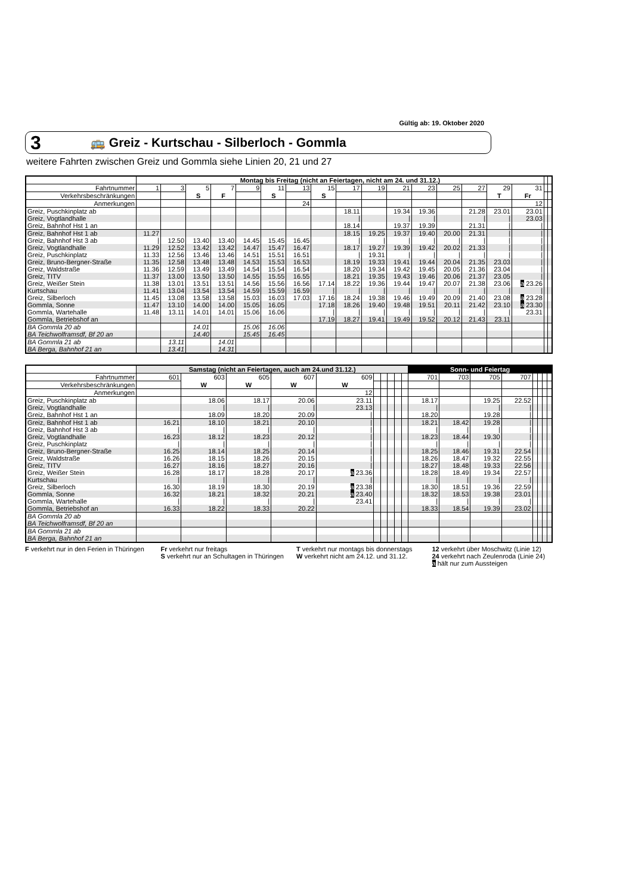Gültig ab: 19. Oktober 2020
3 🚌 Greiz - Kurtschau - Silberloch - Gommla
weitere Fahrten zwischen Greiz und Gommla siehe Linien 20, 21 und 27
| | Montag bis Freitag (nicht an Feiertagen, nicht am 24. und 31.12.) | | | | | | | | | | | | | | | | | |
| Fahrtnummer | 1 | 3 | 5 | 7 | 9 | 11 | 13 | 15 | 17 | 19 | 21 | 23 | 25 | 27 | 29 | 31 | | |
| Verkehrsbeschränkungen | | | S | F | | S | | S | | | | | | | T | Fr | | |
| Anmerkungen | | | | | | | 24 | | | | | | | | | 12 | | |
| Greiz, Puschkinplatz ab | | | | | | | | | 18.11 | | 19.34 | 19.36 | | 21.28 | 23.01 | 23.01 | | |
| Greiz, Vogtlandhalle | | | | | | | | | ⦚ | | ⦚ | ⦚ | | ⦚ | ⦚ | 23.03 | | |
| Greiz, Bahnhof Hst 1 an | | | | | | | | | 18.14 | | 19.37 | 19.39 | | 21.31 | ⦚ | ⦚ | | |
| Greiz, Bahnhof Hst 1 ab | 11.27 | | | | | | | | 18.15 | 19.25 | 19.37 | 19.40 | 20.00 | 21.31 | ⦚ | ⦚ | | |
| Greiz, Bahnhof Hst 3 ab | ⦚ | 12.50 | 13.40 | 13.40 | 14.45 | 15.45 | 16.45 | | ⦚ | ⦚ | ⦚ | ⦚ | ⦚ | ⦚ | ⦚ | ⦚ | | |
| Greiz, Vogtlandhalle | 11.29 | 12.52 | 13.42 | 13.42 | 14.47 | 15.47 | 16.47 | | 18.17 | 19.27 | 19.39 | 19.42 | 20.02 | 21.33 | ⦚ | ⦚ | | |
| Greiz, Puschkinplatz | 11.33 | 12.56 | 13.46 | 13.46 | 14.51 | 15.51 | 16.51 | | ⦚ | 19.31 | ⦚ | ⦚ | ⦚ | ⦚ | ⦚ | ⦚ | | |
| Greiz, Bruno-Bergner-Straße | 11.35 | 12.58 | 13.48 | 13.48 | 14.53 | 15.53 | 16.53 | | 18.19 | 19.33 | 19.41 | 19.44 | 20.04 | 21.35 | 23.03 | ⦚ | | |
| Greiz, Waldstraße | 11.36 | 12.59 | 13.49 | 13.49 | 14.54 | 15.54 | 16.54 | | 18.20 | 19.34 | 19.42 | 19.45 | 20.05 | 21.36 | 23.04 | ⦚ | | |
| Greiz, TITV | 11.37 | 13.00 | 13.50 | 13.50 | 14.55 | 15.55 | 16.55 | | 18.21 | 19.35 | 19.43 | 19.46 | 20.06 | 21.37 | 23.05 | ⦚ | | |
| Greiz, Weißer Stein | 11.38 | 13.01 | 13.51 | 13.51 | 14.56 | 15.56 | 16.56 | 17.14 | 18.22 | 19.36 | 19.44 | 19.47 | 20.07 | 21.38 | 23.06 | a 23.26 | | |
| Kurtschau | 11.41 | 13.04 | 13.54 | 13.54 | 14.59 | 15.59 | 16.59 | ⦚ | ⦚ | ⦚ | ⦚ | ⦚ | ⦚ | ⦚ | ⦚ | ⦚ | | |
| Greiz, Silberloch | 11.45 | 13.08 | 13.58 | 13.58 | 15.03 | 16.03 | 17.03 | 17.16 | 18.24 | 19.38 | 19.46 | 19.49 | 20.09 | 21.40 | 23.08 | a 23.28 | | |
| Gommla, Sonne | 11.47 | 13.10 | 14.00 | 14.00 | 15.05 | 16.05 | | 17.18 | 18.26 | 19.40 | 19.48 | 19.51 | 20.11 | 21.42 | 23.10 | a 23.30 | | |
| Gommla, Wartehalle | 11.48 | 13.11 | 14.01 | 14.01 | 15.06 | 16.06 | | ⦚ | ⦚ | ⦚ | ⦚ | ⦚ | ⦚ | ⦚ | ⦚ | 23.31 | | |
| Gommla, Betriebshof an | | | | | | | | 17.19 | 18.27 | 19.41 | 19.49 | 19.52 | 20.12 | 21.43 | 23.11 | | | |
| BA Gommla 20 ab | | | 14.01 | | 15.06 | 16.06 | | | | | | | | | | | | |
| BA Teichwolframsdf, Bf 20 an | | | 14.40 | | 15.45 | 16.45 | | | | | | | | | | | | |
| BA Gommla 21 ab | | 13.11 | | 14.01 | | | | | | | | | | | | | | |
| BA Berga, Bahnhof 21 an | | 13.41 | | 14.31 | | | | | | | | | | | | | | |
| | Samstag (nicht an Feiertagen, auch am 24.und 31.12.) | | | | | | | | | | Sonn- und Feiertag | | | | | | | |
| Fahrtnummer | 601 | 603 | 605 | 607 | 609 | | | | | | 701 | 703 | 705 | 707 | | | | |
| Verkehrsbeschränkungen | | W | W | W | W | | | | | | | | | | | | | |
| Anmerkungen | | | | | 12 | | | | | | | | | | | | | |
| Greiz, Puschkinplatz ab | | 18.06 | 18.17 | 20.06 | 23.11 | | | | | | 18.17 | | 19.25 | 22.52 | | | | |
| Greiz, Vogtlandhalle | | ⦚ | ⦚ | ⦚ | 23.13 | | | | | | ⦚ | | ⦚ | ⦚ | | | | |
| Greiz, Bahnhof Hst 1 an | | 18.09 | 18.20 | 20.09 | ⦚ | | | | | | 18.20 | | 19.28 | ⦚ | | | | |
| Greiz, Bahnhof Hst 1 ab | 16.21 | 18.10 | 18.21 | 20.10 | ⦚ | | | | | | 18.21 | 18.42 | 19.28 | ⦚ | | | | |
| Greiz, Bahnhof Hst 3 ab | ⦚ | ⦚ | ⦚ | ⦚ | ⦚ | | | | | | ⦚ | ⦚ | ⦚ | ⦚ | | | | |
| Greiz, Vogtlandhalle | 16.23 | 18.12 | 18.23 | 20.12 | ⦚ | | | | | | 18.23 | 18.44 | 19.30 | ⦚ | | | | |
| Greiz, Puschkinplatz | ⦚ | ⦚ | ⦚ | ⦚ | ⦚ | | | | | | ⦚ | ⦚ | ⦚ | ⦚ | | | | |
| Greiz, Bruno-Bergner-Straße | 16.25 | 18.14 | 18.25 | 20.14 | ⦚ | | | | | | 18.25 | 18.46 | 19.31 | 22.54 | | | | |
| Greiz, Waldstraße | 16.26 | 18.15 | 18.26 | 20.15 | ⦚ | | | | | | 18.26 | 18.47 | 19.32 | 22.55 | | | | |
| Greiz, TITV | 16.27 | 18.16 | 18.27 | 20.16 | ⦚ | | | | | | 18.27 | 18.48 | 19.33 | 22.56 | | | | |
| Greiz, Weißer Stein | 16.28 | 18.17 | 18.28 | 20.17 | a 23.36 | | | | | | 18.28 | 18.49 | 19.34 | 22.57 | | | | |
| Kurtschau | ⦚ | ⦚ | ⦚ | ⦚ | ⦚ | | | | | | ⦚ | ⦚ | ⦚ | ⦚ | | | | |
| Greiz, Silberloch | 16.30 | 18.19 | 18.30 | 20.19 | a 23.38 | | | | | | 18.30 | 18.51 | 19.36 | 22.59 | | | | |
| Gommla, Sonne | 16.32 | 18.21 | 18.32 | 20.21 | a 23.40 | | | | | | 18.32 | 18.53 | 19.38 | 23.01 | | | | |
| Gommla, Wartehalle | ⦚ | ⦚ | ⦚ | ⦚ | 23.41 | | | | | | ⦚ | ⦚ | ⦚ | ⦚ | | | | |
| Gommla, Betriebshof an | 16.33 | 18.22 | 18.33 | 20.22 | | | | | | | 18.33 | 18.54 | 19.39 | 23.02 | | | | |
| BA Gommla 20 ab | | | | | | | | | | | | | | | | | | |
| BA Teichwolframsdf, Bf 20 an | | | | | | | | | | | | | | | | | | |
| BA Gommla 21 ab | | | | | | | | | | | | | | | | | | |
| BA Berga, Bahnhof 21 an | | | | | | | | | | | | | | | | | | |
F verkehrt nur in den Ferien in Thüringen
Fr verkehrt nur freitags
S verkehrt nur an Schultagen in Thüringen
T verkehrt nur montags bis donnerstags
W verkehrt nicht am 24.12. und 31.12.
12 verkehrt über Moschwitz (Linie 12)
24 verkehrt nach Zeulenroda (Linie 24)
a hält nur zum Aussteigen